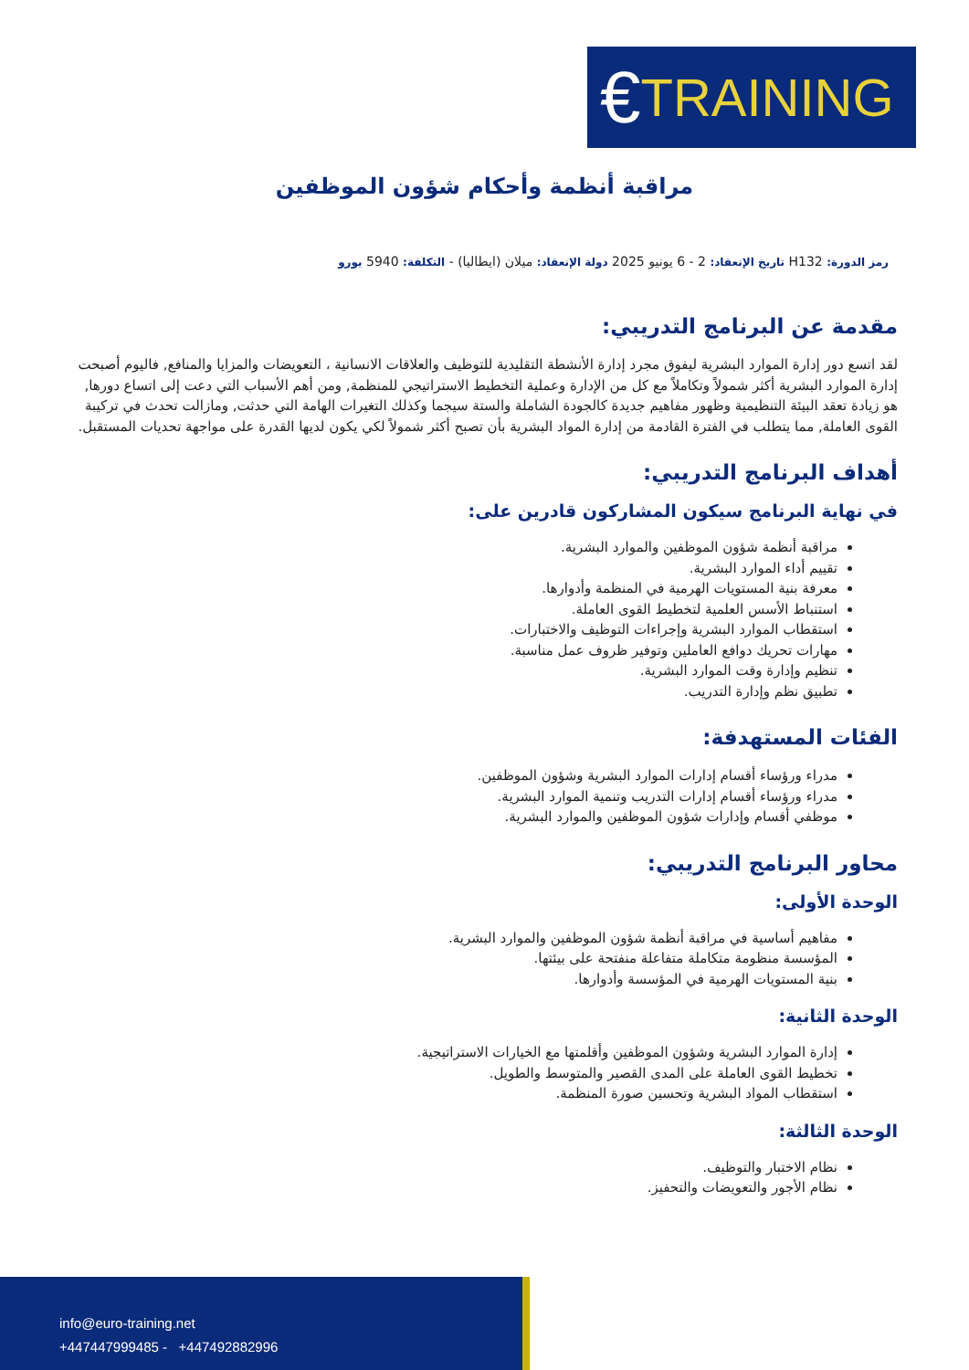€ TRAINING
مراقبة أنظمة وأحكام شؤون الموظفين
رمز الدورة: H132 تاريخ الإنعقاد: 2 - 6 يونيو 2025 دولة الإنعقاد: ميلان (ايطاليا) - التكلفة: 5940 يورو
مقدمة عن البرنامج التدريبي:
لقد اتسع دور إدارة الموارد البشرية ليفوق مجرد إدارة الأنشطة التقليدية للتوظيف والعلاقات الانسانية ، التعويضات والمزايا والمنافع, فاليوم أصبحت إدارة الموارد البشرية أكثر شمولاً وتكاملاً مع كل من الإدارة وعملية التخطيط الاستراتيجي للمنظمة, ومن أهم الأسباب التي دعت إلى اتساع دورها, هو زيادة تعقد البيئة التنظيمية وظهور مفاهيم جديدة كالجودة الشاملة والستة سيجما وكذلك التغيرات الهامة التي حدثت, ومازالت تحدث في تركيبة القوى العاملة, مما يتطلب في الفترة القادمة من إدارة المواد البشرية بأن تصبح أكثر شمولاً لكي يكون لديها القدرة على مواجهة تحديات المستقبل.
أهداف البرنامج التدريبي:
في نهاية البرنامج سيكون المشاركون قادرين على:
مراقبة أنظمة شؤون الموظفين والموارد البشرية.
تقييم أداء الموارد البشرية.
معرفة بنية المستويات الهرمية في المنظمة وأدوارها.
استنباط الأسس العلمية لتخطيط القوى العاملة.
استقطاب الموارد البشرية وإجراءات التوظيف والاختبارات.
مهارات تحريك دوافع العاملين وتوفير ظروف عمل مناسبة.
تنظيم وإدارة وقت الموارد البشرية.
تطبيق نظم وإدارة التدريب.
الفئات المستهدفة:
مدراء ورؤساء أقسام إدارات الموارد البشرية وشؤون الموظفين.
مدراء ورؤساء أقسام إدارات التدريب وتنمية الموارد البشرية.
موظفي أقسام وإدارات شؤون الموظفين والموارد البشرية.
محاور البرنامج التدريبي:
الوحدة الأولى:
مفاهيم أساسية في مراقبة أنظمة شؤون الموظفين والموارد البشرية.
المؤسسة منظومة متكاملة متفاعلة منفتحة على بيئتها.
بنية المستويات الهرمية في المؤسسة وأدوارها.
الوحدة الثانية:
إدارة الموارد البشرية وشؤون الموظفين وأقلمتها مع الخيارات الاستراتيجية.
تخطيط القوى العاملة على المدى القصير والمتوسط والطويل.
استقطاب المواد البشرية وتحسين صورة المنظمة.
الوحدة الثالثة:
نظام الاختبار والتوظيف.
نظام الأجور والتعويضات والتحفيز.
info@euro-training.net
+447447999485 - +447492882996